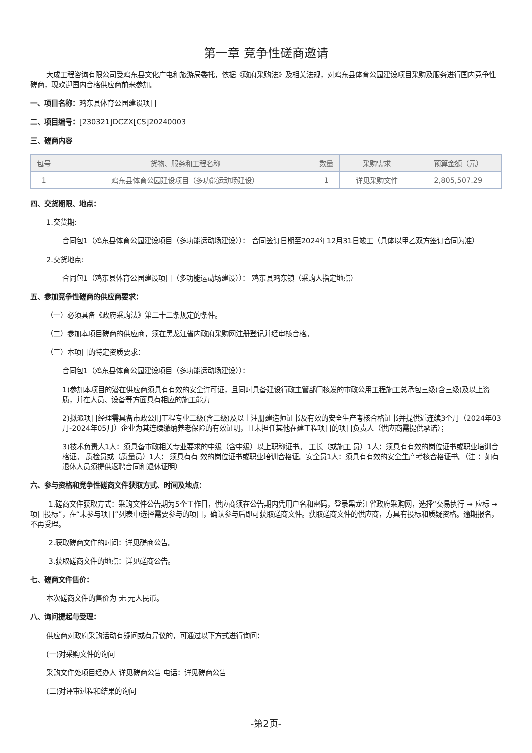第一章 竞争性磋商邀请
大成工程咨询有限公司受鸡东县文化广电和旅游局委托，依据《政府采购法》及相关法规，对鸡东县体育公园建设项目采购及服务进行国内竞争性磋商，现欢迎国内合格供应商前来参加。
一、项目名称：鸡东县体育公园建设项目
二、项目编号：[230321]DCZX[CS]20240003
三、磋商内容
| 包号 | 货物、服务和工程名称 | 数量 | 采购需求 | 预算金额（元） |
| --- | --- | --- | --- | --- |
| 1 | 鸡东县体育公园建设项目（多功能运动场建设） | 1 | 详见采购文件 | 2,805,507.29 |
四、交货期限、地点：
1.交货期:
合同包1（鸡东县体育公园建设项目（多功能运动场建设））： 合同签订日期至2024年12月31日竣工（具体以甲乙双方签订合同为准）
2.交货地点:
合同包1（鸡东县体育公园建设项目（多功能运动场建设））： 鸡东县鸡东镇（采购人指定地点）
五、参加竞争性磋商的供应商要求：
（一）必须具备《政府采购法》第二十二条规定的条件。
（二）参加本项目磋商的供应商，须在黑龙江省内政府采购网注册登记并经审核合格。
（三）本项目的特定资质要求：
合同包1（鸡东县体育公园建设项目（多功能运动场建设））：
1)参加本项目的潜在供应商须具有有效的安全许可证，且同时具备建设行政主管部门核发的市政公用工程施工总承包三级(含三级)及以上资质，并在人员、设备等方面具有相应的施工能力
2)拟派项目经理需具备市政公用工程专业二级(含二级)及以上注册建造师证书及有效的安全生产考核合格证书并提供近连续3个月（2024年03月-2024年05月）企业为其连续缴纳养老保险的有效证明，且未担任其他在建工程项目的项目负责人（供应商需提供承诺）；
3)技术负责人1人：须具备市政相关专业要求的中级（含中级）以上职称证书。 工长（或施工 员）1人：须具有有效的岗位证书或职业培训合格证。 质检员或（质量员）1人： 须具有有 效的岗位证书或职业培训合格证。安全员1人：须具有有效的安全生产考核合格证书。（注 ：如有退休人员须提供返聘合同和退休证明）
六、参与资格和竞争性磋商文件获取方式、时间及地点：
1.磋商文件获取方式：采购文件公告期为5个工作日，供应商须在公告期内凭用户名和密码，登录黑龙江省政府采购网，选择“交易执行 → 应标 → 项目投标”，在“未参与项目”列表中选择需要参与的项目，确认参与后即可获取磋商文件。获取磋商文件的供应商，方具有投标和质疑资格。逾期报名，不再受理。
2.获取磋商文件的时间：详见磋商公告。
3.获取磋商文件的地点：详见磋商公告。
七、磋商文件售价：
本次磋商文件的售价为 无 元人民币。
八、询问提起与受理：
供应商对政府采购活动有疑问或有异议的，可通过以下方式进行询问：
(一)对采购文件的询问
采购文件处项目经办人 详见磋商公告 电话：详见磋商公告
(二)对评审过程和结果的询问
-第2页-